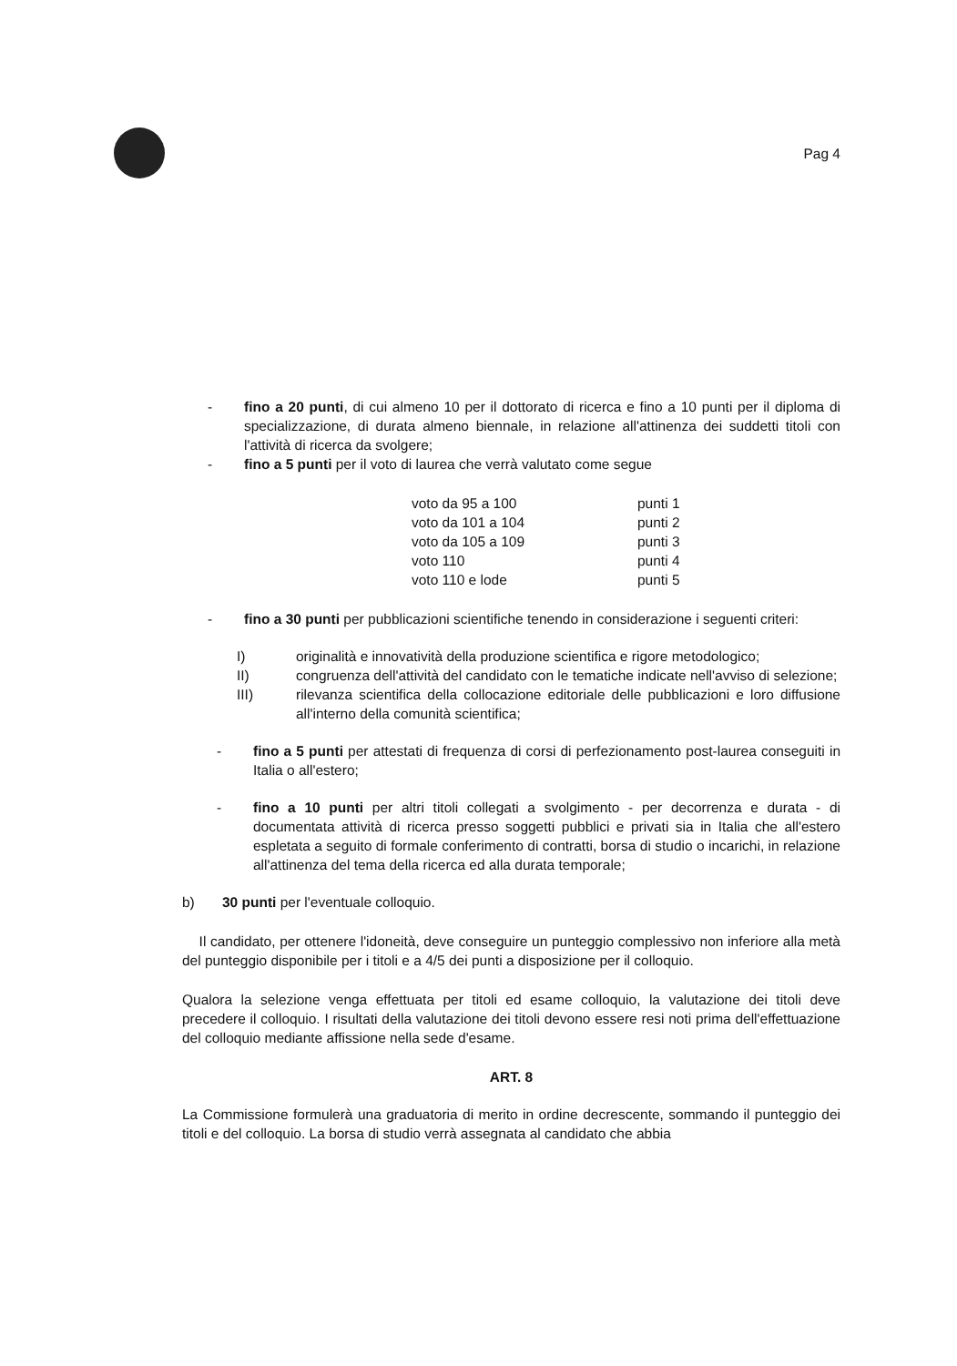Pag 4
- fino a 20 punti, di cui almeno 10 per il dottorato di ricerca e fino a 10 punti per il diploma di specializzazione, di durata almeno biennale, in relazione all'attinenza dei suddetti titoli con l'attività di ricerca da svolgere;
- fino a 5 punti per il voto di laurea che verrà valutato come segue
| voto da 95 a 100 | punti 1 |
| voto da 101 a 104 | punti 2 |
| voto da 105 a 109 | punti 3 |
| voto 110 | punti 4 |
| voto 110 e lode | punti 5 |
- fino a 30 punti per pubblicazioni scientifiche tenendo in considerazione i seguenti criteri:
I) originalità e innovatività della produzione scientifica e rigore metodologico;
II) congruenza dell'attività del candidato con le tematiche indicate nell'avviso di selezione;
III) rilevanza scientifica della collocazione editoriale delle pubblicazioni e loro diffusione all'interno della comunità scientifica;
- fino a 5 punti per attestati di frequenza di corsi di perfezionamento post-laurea conseguiti in Italia o all'estero;
- fino a 10 punti per altri titoli collegati a svolgimento - per decorrenza e durata - di documentata attività di ricerca presso soggetti pubblici e privati sia in Italia che all'estero espletata a seguito di formale conferimento di contratti, borsa di studio o incarichi, in relazione all'attinenza del tema della ricerca ed alla durata temporale;
b) 30 punti per l'eventuale colloquio.
Il candidato, per ottenere l'idoneità, deve conseguire un punteggio complessivo non inferiore alla metà del punteggio disponibile per i titoli e a 4/5 dei punti a disposizione per il colloquio.
Qualora la selezione venga effettuata per titoli ed esame colloquio, la valutazione dei titoli deve precedere il colloquio. I risultati della valutazione dei titoli devono essere resi noti prima dell'effettuazione del colloquio mediante affissione nella sede d'esame.
ART. 8
La Commissione formulerà una graduatoria di merito in ordine decrescente, sommando il punteggio dei titoli e del colloquio. La borsa di studio verrà assegnata al candidato che abbia